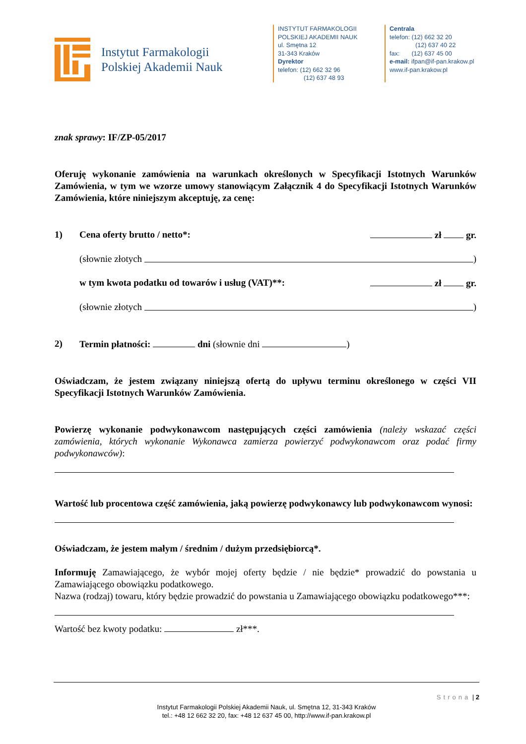Instytut Farmakologii
Polskiej Akademii Nauk
INSTYTUT FARMAKOLOGII
POLSKIEJ AKADEMII NAUK
ul. Smętna 12
31-343 Kraków
Dyrektor
telefon: (12) 662 32 96
(12) 637 48 93
Centrala
telefon: (12) 662 32 20
(12) 637 40 22
fax: (12) 637 45 00
e-mail: ifpan@if-pan.krakow.pl
www.if-pan.krakow.pl
znak sprawy: IF/ZP-05/2017
Oferuję wykonanie zamówienia na warunkach określonych w Specyfikacji Istotnych Warunków Zamówienia, w tym we wzorze umowy stanowiącym Załącznik 4 do Specyfikacji Istotnych Warunków Zamówienia, które niniejszym akceptuję, za cenę:
1) Cena oferty brutto / netto*: zł gr.
(słownie złotych )
w tym kwota podatku od towarów i usług (VAT)**: zł gr.
(słownie złotych )
2) Termin płatności: dni (słownie dni )
Oświadczam, że jestem związany niniejszą ofertą do upływu terminu określonego w części VII Specyfikacji Istotnych Warunków Zamówienia.
Powierzę wykonanie podwykonawcom następujących części zamówienia (należy wskazać części zamówienia, których wykonanie Wykonawca zamierza powierzyć podwykonawcom oraz podać firmy podwykonawców):
Wartość lub procentowa część zamówienia, jaką powierzę podwykonawcy lub podwykonawcom wynosi:
Oświadczam, że jestem małym / średnim / dużym przedsiębiorcą*.
Informuję Zamawiającego, że wybór mojej oferty będzie / nie będzie* prowadzić do powstania u Zamawiającego obowiązku podatkowego.
Nazwa (rodzaj) towaru, który będzie prowadzić do powstania u Zamawiającego obowiązku podatkowego***:
Wartość bez kwoty podatku: zł***.
Strona | 2
Instytut Farmakologii Polskiej Akademii Nauk, ul. Smętna 12, 31-343 Kraków
tel.: +48 12 662 32 20, fax: +48 12 637 45 00, http://www.if-pan.krakow.pl